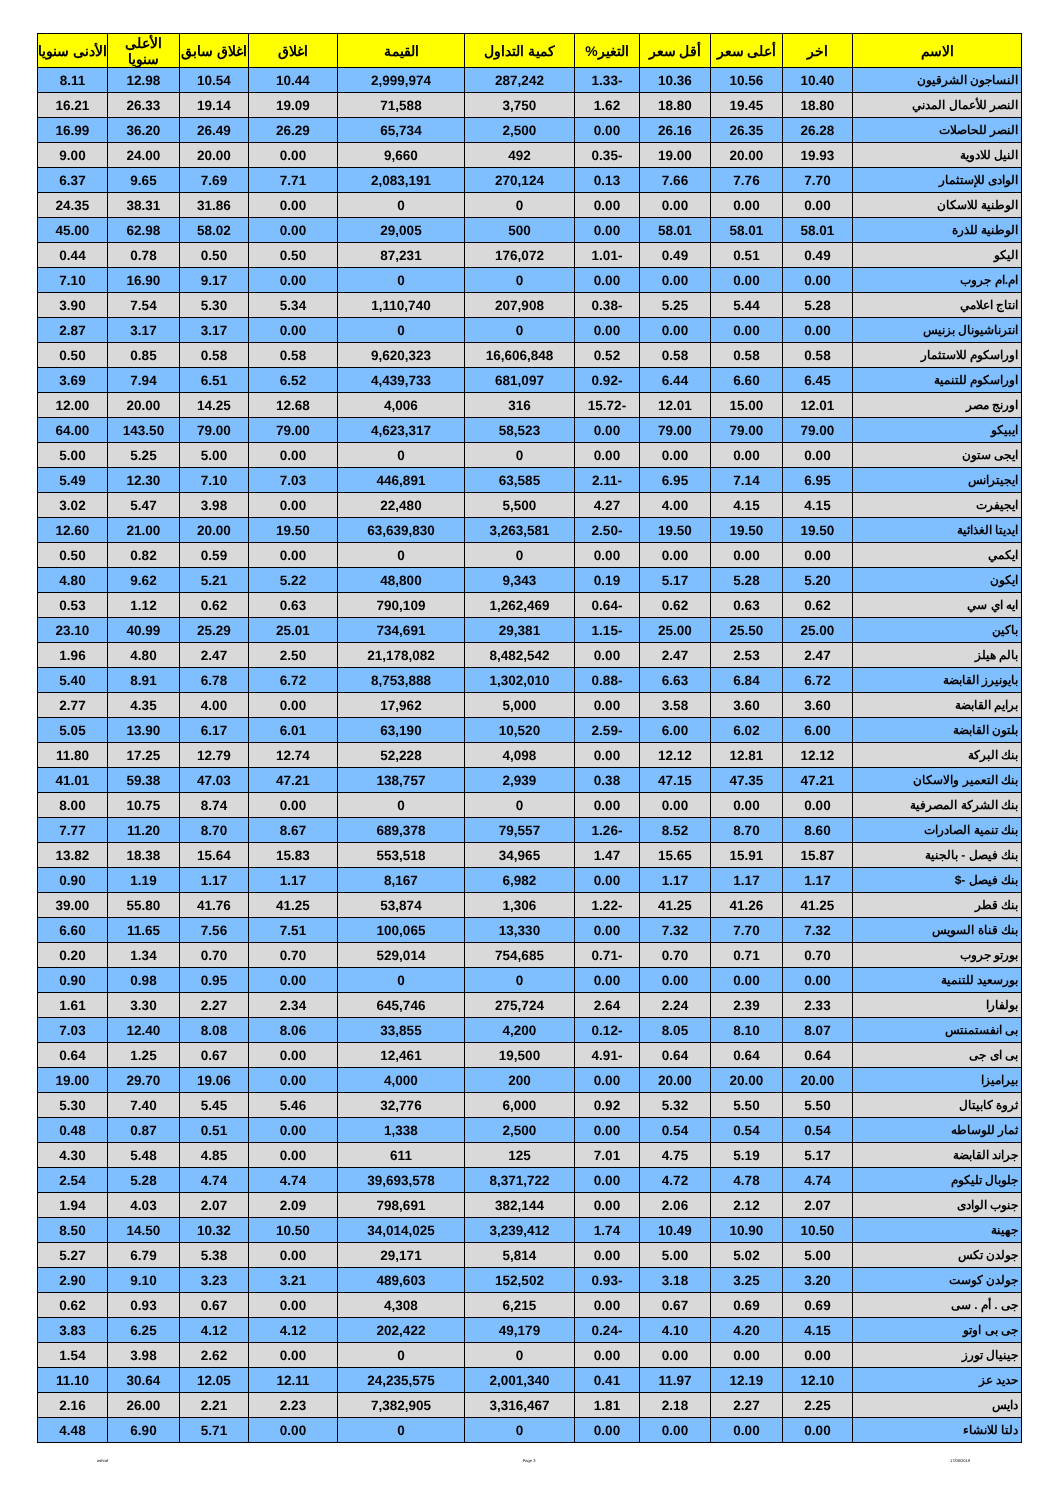| الاسم | اخر | أعلى سعر | أقل سعر | التغير% | كمية التداول | القيمة | اغلاق | اغلاق سابق | الأعلى سنويا | الأدنى سنويا |
| --- | --- | --- | --- | --- | --- | --- | --- | --- | --- | --- |
| النساجون الشرقيون | 10.40 | 10.56 | 10.36 | -1.33 | 287,242 | 2,999,974 | 10.44 | 10.54 | 12.98 | 8.11 |
| النصر للأعمال المدني | 18.80 | 19.45 | 18.80 | 1.62 | 3,750 | 71,588 | 19.09 | 19.14 | 26.33 | 16.21 |
| النصر للحاصلات | 26.28 | 26.35 | 26.16 | 0.00 | 2,500 | 65,734 | 26.29 | 26.49 | 36.20 | 16.99 |
| النيل للادوية | 19.93 | 20.00 | 19.00 | -0.35 | 492 | 9,660 | 0.00 | 20.00 | 24.00 | 9.00 |
| الوادى للإستثمار | 7.70 | 7.76 | 7.66 | 0.13 | 270,124 | 2,083,191 | 7.71 | 7.69 | 9.65 | 6.37 |
| الوطنية للاسكان | 0.00 | 0.00 | 0.00 | 0.00 | 0 | 0 | 0.00 | 31.86 | 38.31 | 24.35 |
| الوطنية للذرة | 58.01 | 58.01 | 58.01 | 0.00 | 500 | 29,005 | 0.00 | 58.02 | 62.98 | 45.00 |
| اليكو | 0.49 | 0.51 | 0.49 | -1.01 | 176,072 | 87,231 | 0.50 | 0.50 | 0.78 | 0.44 |
| ام.ام جروب | 0.00 | 0.00 | 0.00 | 0.00 | 0 | 0 | 0.00 | 9.17 | 16.90 | 7.10 |
| انتاج اعلامي | 5.28 | 5.44 | 5.25 | -0.38 | 207,908 | 1,110,740 | 5.34 | 5.30 | 7.54 | 3.90 |
| انترناشيونال بزنيس | 0.00 | 0.00 | 0.00 | 0.00 | 0 | 0 | 0.00 | 3.17 | 3.17 | 2.87 |
| اوراسكوم للاستثمار | 0.58 | 0.58 | 0.58 | 0.52 | 16,606,848 | 9,620,323 | 0.58 | 0.58 | 0.85 | 0.50 |
| اوراسكوم للتنمية | 6.45 | 6.60 | 6.44 | -0.92 | 681,097 | 4,439,733 | 6.52 | 6.51 | 7.94 | 3.69 |
| اورنج مصر | 12.01 | 15.00 | 12.01 | -15.72 | 316 | 4,006 | 12.68 | 14.25 | 20.00 | 12.00 |
| ايبيكو | 79.00 | 79.00 | 79.00 | 0.00 | 58,523 | 4,623,317 | 79.00 | 79.00 | 143.50 | 64.00 |
| ايجى ستون | 0.00 | 0.00 | 0.00 | 0.00 | 0 | 0 | 0.00 | 5.00 | 5.25 | 5.00 |
| ايجيترانس | 6.95 | 7.14 | 6.95 | -2.11 | 63,585 | 446,891 | 7.03 | 7.10 | 12.30 | 5.49 |
| ايجيفرت | 4.15 | 4.15 | 4.00 | 4.27 | 5,500 | 22,480 | 0.00 | 3.98 | 5.47 | 3.02 |
| ايديتا الغذائية | 19.50 | 19.50 | 19.50 | -2.50 | 3,263,581 | 63,639,830 | 19.50 | 20.00 | 21.00 | 12.60 |
| ايكمي | 0.00 | 0.00 | 0.00 | 0.00 | 0 | 0 | 0.00 | 0.59 | 0.82 | 0.50 |
| ايكون | 5.20 | 5.28 | 5.17 | 0.19 | 9,343 | 48,800 | 5.22 | 5.21 | 9.62 | 4.80 |
| ايه اي سي | 0.62 | 0.63 | 0.62 | -0.64 | 1,262,469 | 790,109 | 0.63 | 0.62 | 1.12 | 0.53 |
| باكين | 25.00 | 25.50 | 25.00 | -1.15 | 29,381 | 734,691 | 25.01 | 25.29 | 40.99 | 23.10 |
| بالم هيلز | 2.47 | 2.53 | 2.47 | 0.00 | 8,482,542 | 21,178,082 | 2.50 | 2.47 | 4.80 | 1.96 |
| بايونيرز القابضة | 6.72 | 6.84 | 6.63 | -0.88 | 1,302,010 | 8,753,888 | 6.72 | 6.78 | 8.91 | 5.40 |
| برايم القابضة | 3.60 | 3.60 | 3.58 | 0.00 | 5,000 | 17,962 | 0.00 | 4.00 | 4.35 | 2.77 |
| بلتون القابضة | 6.00 | 6.02 | 6.00 | -2.59 | 10,520 | 63,190 | 6.01 | 6.17 | 13.90 | 5.05 |
| بنك البركة | 12.12 | 12.81 | 12.12 | 0.00 | 4,098 | 52,228 | 12.74 | 12.79 | 17.25 | 11.80 |
| بنك التعمير والاسكان | 47.21 | 47.35 | 47.15 | 0.38 | 2,939 | 138,757 | 47.21 | 47.03 | 59.38 | 41.01 |
| بنك الشركة المصرفية | 0.00 | 0.00 | 0.00 | 0.00 | 0 | 0 | 0.00 | 8.74 | 10.75 | 8.00 |
| بنك تنمية الصادرات | 8.60 | 8.70 | 8.52 | -1.26 | 79,557 | 689,378 | 8.67 | 8.70 | 11.20 | 7.77 |
| بنك فيصل - بالجنية | 15.87 | 15.91 | 15.65 | 1.47 | 34,965 | 553,518 | 15.83 | 15.64 | 18.38 | 13.82 |
| بنك فيصل -$ | 1.17 | 1.17 | 1.17 | 0.00 | 6,982 | 8,167 | 1.17 | 1.17 | 1.19 | 0.90 |
| بنك قطر | 41.25 | 41.26 | 41.25 | -1.22 | 1,306 | 53,874 | 41.25 | 41.76 | 55.80 | 39.00 |
| بنك قناة السويس | 7.32 | 7.70 | 7.32 | 0.00 | 13,330 | 100,065 | 7.51 | 7.56 | 11.65 | 6.60 |
| بورتو جروب | 0.70 | 0.71 | 0.70 | -0.71 | 754,685 | 529,014 | 0.70 | 0.70 | 1.34 | 0.20 |
| بورسعيد للتنمية | 0.00 | 0.00 | 0.00 | 0.00 | 0 | 0 | 0.00 | 0.95 | 0.98 | 0.90 |
| بولفارا | 2.33 | 2.39 | 2.24 | 2.64 | 275,724 | 645,746 | 2.34 | 2.27 | 3.30 | 1.61 |
| بى انفستمنتس | 8.07 | 8.10 | 8.05 | -0.12 | 4,200 | 33,855 | 8.06 | 8.08 | 12.40 | 7.03 |
| بى اى جى | 0.64 | 0.64 | 0.64 | -4.91 | 19,500 | 12,461 | 0.00 | 0.67 | 1.25 | 0.64 |
| بيراميزا | 20.00 | 20.00 | 20.00 | 0.00 | 200 | 4,000 | 0.00 | 19.06 | 29.70 | 19.00 |
| ثروة كابيتال | 5.50 | 5.50 | 5.32 | 0.92 | 6,000 | 32,776 | 5.46 | 5.45 | 7.40 | 5.30 |
| ثمار للوساطه | 0.54 | 0.54 | 0.54 | 0.00 | 2,500 | 1,338 | 0.00 | 0.51 | 0.87 | 0.48 |
| جراند القابضة | 5.17 | 5.19 | 4.75 | 7.01 | 125 | 611 | 0.00 | 4.85 | 5.48 | 4.30 |
| جلوبال تليكوم | 4.74 | 4.78 | 4.72 | 0.00 | 8,371,722 | 39,693,578 | 4.74 | 4.74 | 5.28 | 2.54 |
| جنوب الوادى | 2.07 | 2.12 | 2.06 | 0.00 | 382,144 | 798,691 | 2.09 | 2.07 | 4.03 | 1.94 |
| جهينة | 10.50 | 10.90 | 10.49 | 1.74 | 3,239,412 | 34,014,025 | 10.50 | 10.32 | 14.50 | 8.50 |
| جولدن تكس | 5.00 | 5.02 | 5.00 | 0.00 | 5,814 | 29,171 | 0.00 | 5.38 | 6.79 | 5.27 |
| جولدن كوست | 3.20 | 3.25 | 3.18 | -0.93 | 152,502 | 489,603 | 3.21 | 3.23 | 9.10 | 2.90 |
| جى . أم . سى | 0.69 | 0.69 | 0.67 | 0.00 | 6,215 | 4,308 | 0.00 | 0.67 | 0.93 | 0.62 |
| جى بى اوتو | 4.15 | 4.20 | 4.10 | -0.24 | 49,179 | 202,422 | 4.12 | 4.12 | 6.25 | 3.83 |
| جينيال تورز | 0.00 | 0.00 | 0.00 | 0.00 | 0 | 0 | 0.00 | 2.62 | 3.98 | 1.54 |
| حديد عز | 12.10 | 12.19 | 11.97 | 0.41 | 2,001,340 | 24,235,575 | 12.11 | 12.05 | 30.64 | 11.10 |
| دايس | 2.25 | 2.27 | 2.18 | 1.81 | 3,316,467 | 7,382,905 | 2.23 | 2.21 | 26.00 | 2.16 |
| دلتا للانشاء | 0.00 | 0.00 | 0.00 | 0.00 | 0 | 0 | 0.00 | 5.71 | 6.90 | 4.48 |
ashraf Page 3 17/08/2019